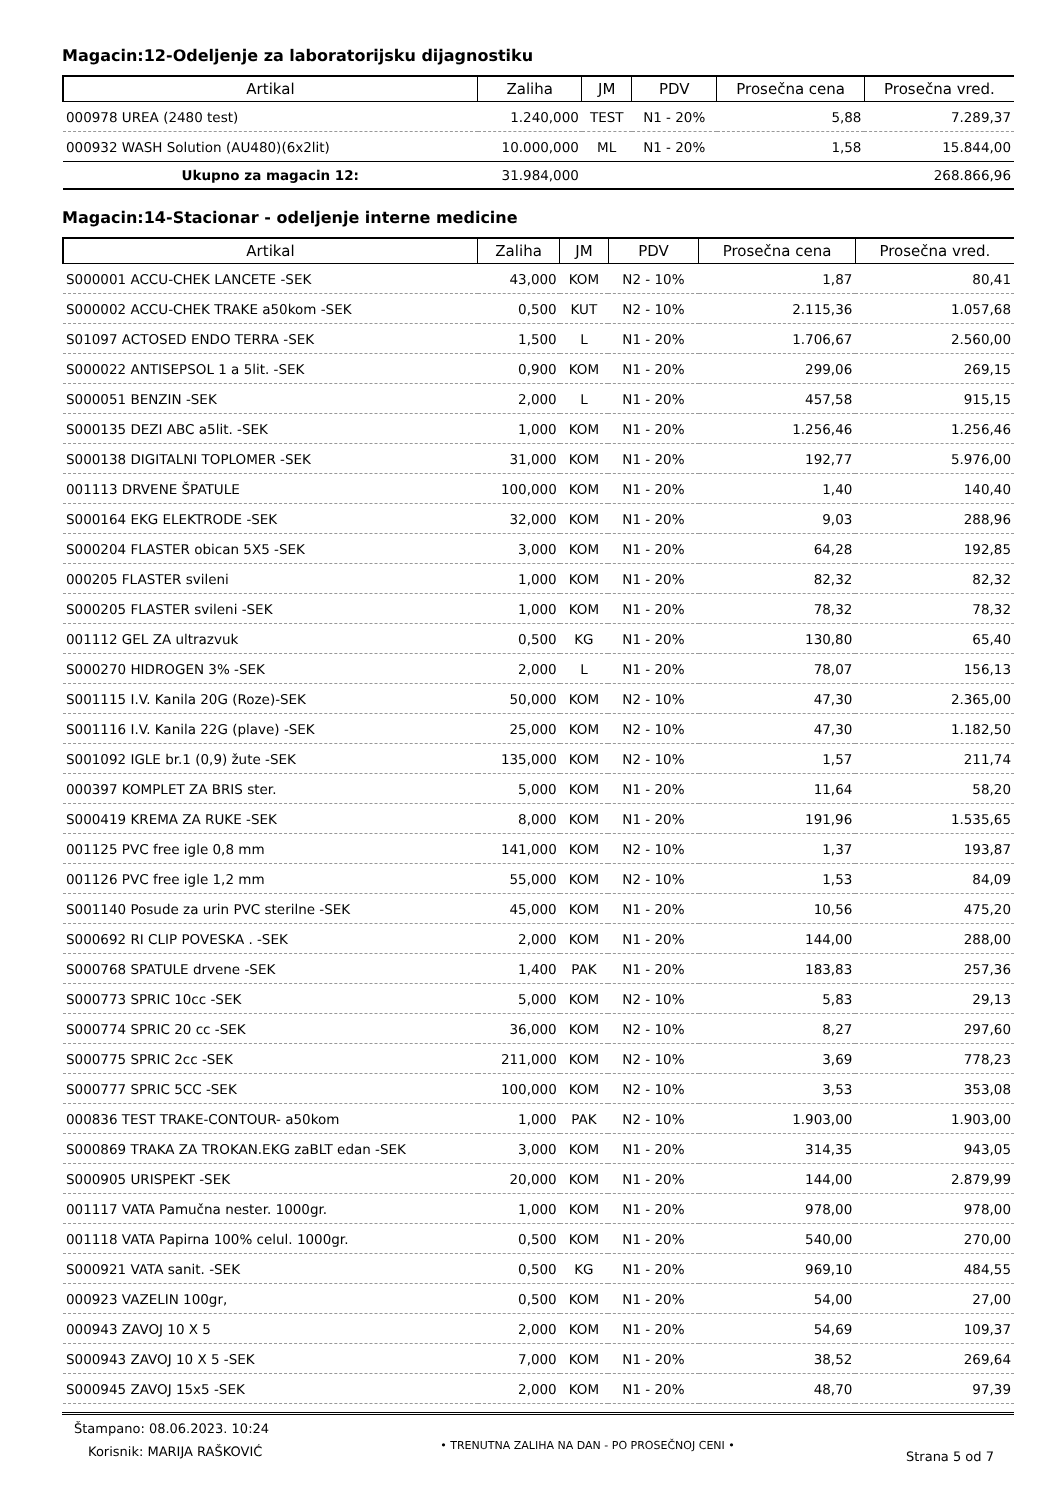Magacin:12-Odeljenje za laboratorijsku dijagnostiku
| Artikal | Zaliha | JM | PDV | Prosečna cena | Prosečna vred. |
| --- | --- | --- | --- | --- | --- |
| 000978 UREA (2480 test) | 1.240,000 | TEST | N1 - 20% | 5,88 | 7.289,37 |
| 000932 WASH Solution (AU480)(6x2lit) | 10.000,000 | ML | N1 - 20% | 1,58 | 15.844,00 |
| Ukupno za magacin 12: | 31.984,000 | | | | 268.866,96 |
Magacin:14-Stacionar - odeljenje interne medicine
| Artikal | Zaliha | JM | PDV | Prosečna cena | Prosečna vred. |
| --- | --- | --- | --- | --- | --- |
| S000001 ACCU-CHEK LANCETE -SEK | 43,000 | KOM | N2 - 10% | 1,87 | 80,41 |
| S000002 ACCU-CHEK TRAKE a50kom -SEK | 0,500 | KUT | N2 - 10% | 2.115,36 | 1.057,68 |
| S01097 ACTOSED ENDO TERRA -SEK | 1,500 | L | N1 - 20% | 1.706,67 | 2.560,00 |
| S000022 ANTISEPSOL 1 a 5lit. -SEK | 0,900 | KOM | N1 - 20% | 299,06 | 269,15 |
| S000051 BENZIN -SEK | 2,000 | L | N1 - 20% | 457,58 | 915,15 |
| S000135 DEZI ABC a5lit. -SEK | 1,000 | KOM | N1 - 20% | 1.256,46 | 1.256,46 |
| S000138 DIGITALNI TOPLOMER -SEK | 31,000 | KOM | N1 - 20% | 192,77 | 5.976,00 |
| 001113 DRVENE ŠPATULE | 100,000 | KOM | N1 - 20% | 1,40 | 140,40 |
| S000164 EKG ELEKTRODE -SEK | 32,000 | KOM | N1 - 20% | 9,03 | 288,96 |
| S000204 FLASTER obican 5X5 -SEK | 3,000 | KOM | N1 - 20% | 64,28 | 192,85 |
| 000205 FLASTER svileni | 1,000 | KOM | N1 - 20% | 82,32 | 82,32 |
| S000205 FLASTER svileni -SEK | 1,000 | KOM | N1 - 20% | 78,32 | 78,32 |
| 001112 GEL ZA ultrazvuk | 0,500 | KG | N1 - 20% | 130,80 | 65,40 |
| S000270 HIDROGEN 3% -SEK | 2,000 | L | N1 - 20% | 78,07 | 156,13 |
| S001115 I.V. Kanila 20G (Roze)-SEK | 50,000 | KOM | N2 - 10% | 47,30 | 2.365,00 |
| S001116 I.V. Kanila 22G (plave) -SEK | 25,000 | KOM | N2 - 10% | 47,30 | 1.182,50 |
| S001092 IGLE br.1 (0,9) žute -SEK | 135,000 | KOM | N2 - 10% | 1,57 | 211,74 |
| 000397 KOMPLET ZA BRIS ster. | 5,000 | KOM | N1 - 20% | 11,64 | 58,20 |
| S000419 KREMA ZA RUKE -SEK | 8,000 | KOM | N1 - 20% | 191,96 | 1.535,65 |
| 001125 PVC free igle 0,8 mm | 141,000 | KOM | N2 - 10% | 1,37 | 193,87 |
| 001126 PVC free igle 1,2 mm | 55,000 | KOM | N2 - 10% | 1,53 | 84,09 |
| S001140 Posude za urin PVC sterilne -SEK | 45,000 | KOM | N1 - 20% | 10,56 | 475,20 |
| S000692 RI CLIP POVESKA . -SEK | 2,000 | KOM | N1 - 20% | 144,00 | 288,00 |
| S000768 SPATULE drvene -SEK | 1,400 | PAK | N1 - 20% | 183,83 | 257,36 |
| S000773 SPRIC 10cc -SEK | 5,000 | KOM | N2 - 10% | 5,83 | 29,13 |
| S000774 SPRIC 20 cc -SEK | 36,000 | KOM | N2 - 10% | 8,27 | 297,60 |
| S000775 SPRIC 2cc -SEK | 211,000 | KOM | N2 - 10% | 3,69 | 778,23 |
| S000777 SPRIC 5CC -SEK | 100,000 | KOM | N2 - 10% | 3,53 | 353,08 |
| 000836 TEST TRAKE-CONTOUR- a50kom | 1,000 | PAK | N2 - 10% | 1.903,00 | 1.903,00 |
| S000869 TRAKA ZA TROKAN.EKG zaBLT edan -SEK | 3,000 | KOM | N1 - 20% | 314,35 | 943,05 |
| S000905 URISPEKT -SEK | 20,000 | KOM | N1 - 20% | 144,00 | 2.879,99 |
| 001117 VATA Pamučna nester. 1000gr. | 1,000 | KOM | N1 - 20% | 978,00 | 978,00 |
| 001118 VATA Papirna 100% celul. 1000gr. | 0,500 | KOM | N1 - 20% | 540,00 | 270,00 |
| S000921 VATA sanit. -SEK | 0,500 | KG | N1 - 20% | 969,10 | 484,55 |
| 000923 VAZELIN 100gr, | 0,500 | KOM | N1 - 20% | 54,00 | 27,00 |
| 000943 ZAVOJ 10 X 5 | 2,000 | KOM | N1 - 20% | 54,69 | 109,37 |
| S000943 ZAVOJ 10 X 5 -SEK | 7,000 | KOM | N1 - 20% | 38,52 | 269,64 |
| S000945 ZAVOJ 15x5 -SEK | 2,000 | KOM | N1 - 20% | 48,70 | 97,39 |
Štampano: 08.06.2023. 10:24
Korisnik: MARIJA RAŠKOVIĆ
• TRENUTNA ZALIHA NA DAN - PO PROSEČNOJ CENI •
Strana 5 od 7